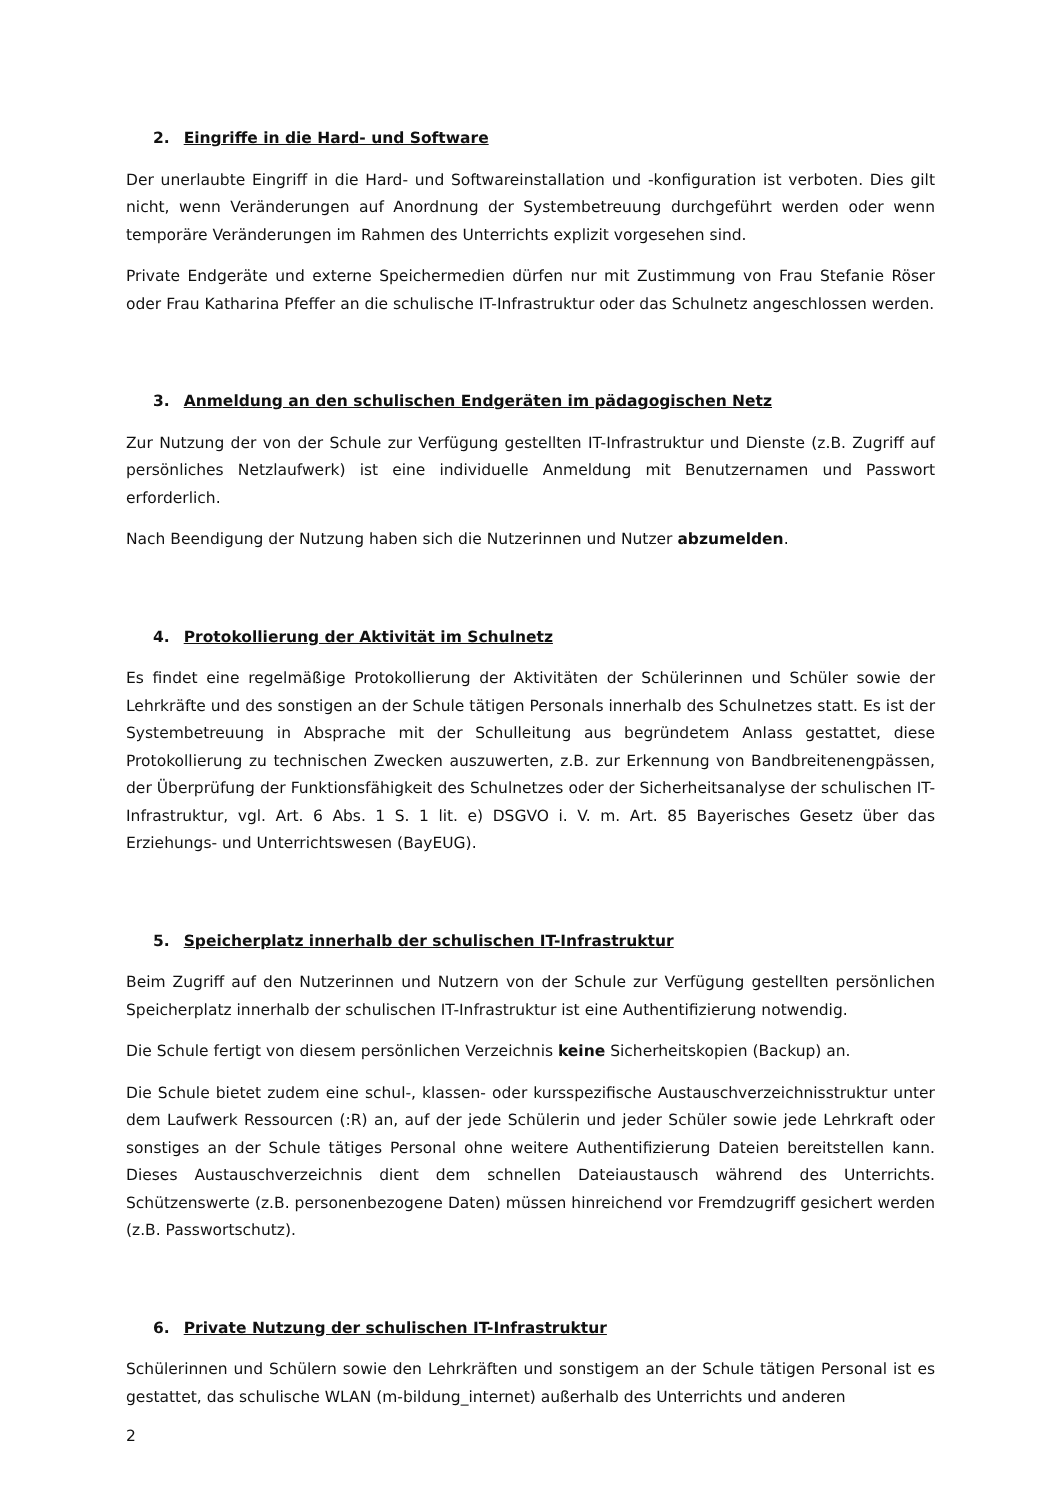2. Eingriffe in die Hard- und Software
Der unerlaubte Eingriff in die Hard- und Softwareinstallation und -konfiguration ist verboten. Dies gilt nicht, wenn Veränderungen auf Anordnung der Systembetreuung durchgeführt werden oder wenn temporäre Veränderungen im Rahmen des Unterrichts explizit vorgesehen sind.
Private Endgeräte und externe Speichermedien dürfen nur mit Zustimmung von Frau Stefanie Röser oder Frau Katharina Pfeffer an die schulische IT-Infrastruktur oder das Schulnetz angeschlossen werden.
3. Anmeldung an den schulischen Endgeräten im pädagogischen Netz
Zur Nutzung der von der Schule zur Verfügung gestellten IT-Infrastruktur und Dienste (z.B. Zugriff auf persönliches Netzlaufwerk) ist eine individuelle Anmeldung mit Benutzernamen und Passwort erforderlich.
Nach Beendigung der Nutzung haben sich die Nutzerinnen und Nutzer abzumelden.
4. Protokollierung der Aktivität im Schulnetz
Es findet eine regelmäßige Protokollierung der Aktivitäten der Schülerinnen und Schüler sowie der Lehrkräfte und des sonstigen an der Schule tätigen Personals innerhalb des Schulnetzes statt. Es ist der Systembetreuung in Absprache mit der Schulleitung aus begründetem Anlass gestattet, diese Protokollierung zu technischen Zwecken auszuwerten, z.B. zur Erkennung von Bandbreitenengpässen, der Überprüfung der Funktionsfähigkeit des Schulnetzes oder der Sicherheitsanalyse der schulischen IT-Infrastruktur, vgl. Art. 6 Abs. 1 S. 1 lit. e) DSGVO i. V. m. Art. 85 Bayerisches Gesetz über das Erziehungs- und Unterrichtswesen (BayEUG).
5. Speicherplatz innerhalb der schulischen IT-Infrastruktur
Beim Zugriff auf den Nutzerinnen und Nutzern von der Schule zur Verfügung gestellten persönlichen Speicherplatz innerhalb der schulischen IT-Infrastruktur ist eine Authentifizierung notwendig.
Die Schule fertigt von diesem persönlichen Verzeichnis keine Sicherheitskopien (Backup) an.
Die Schule bietet zudem eine schul-, klassen- oder kursspezifische Austauschverzeichnisstruktur unter dem Laufwerk Ressourcen (:R) an, auf der jede Schülerin und jeder Schüler sowie jede Lehrkraft oder sonstiges an der Schule tätiges Personal ohne weitere Authentifizierung Dateien bereitstellen kann. Dieses Austauschverzeichnis dient dem schnellen Dateiaustausch während des Unterrichts. Schützenswerte (z.B. personenbezogene Daten) müssen hinreichend vor Fremdzugriff gesichert werden (z.B. Passwortschutz).
6. Private Nutzung der schulischen IT-Infrastruktur
Schülerinnen und Schülern sowie den Lehrkräften und sonstigem an der Schule tätigen Personal ist es gestattet, das schulische WLAN (m-bildung_internet) außerhalb des Unterrichts und anderen
2